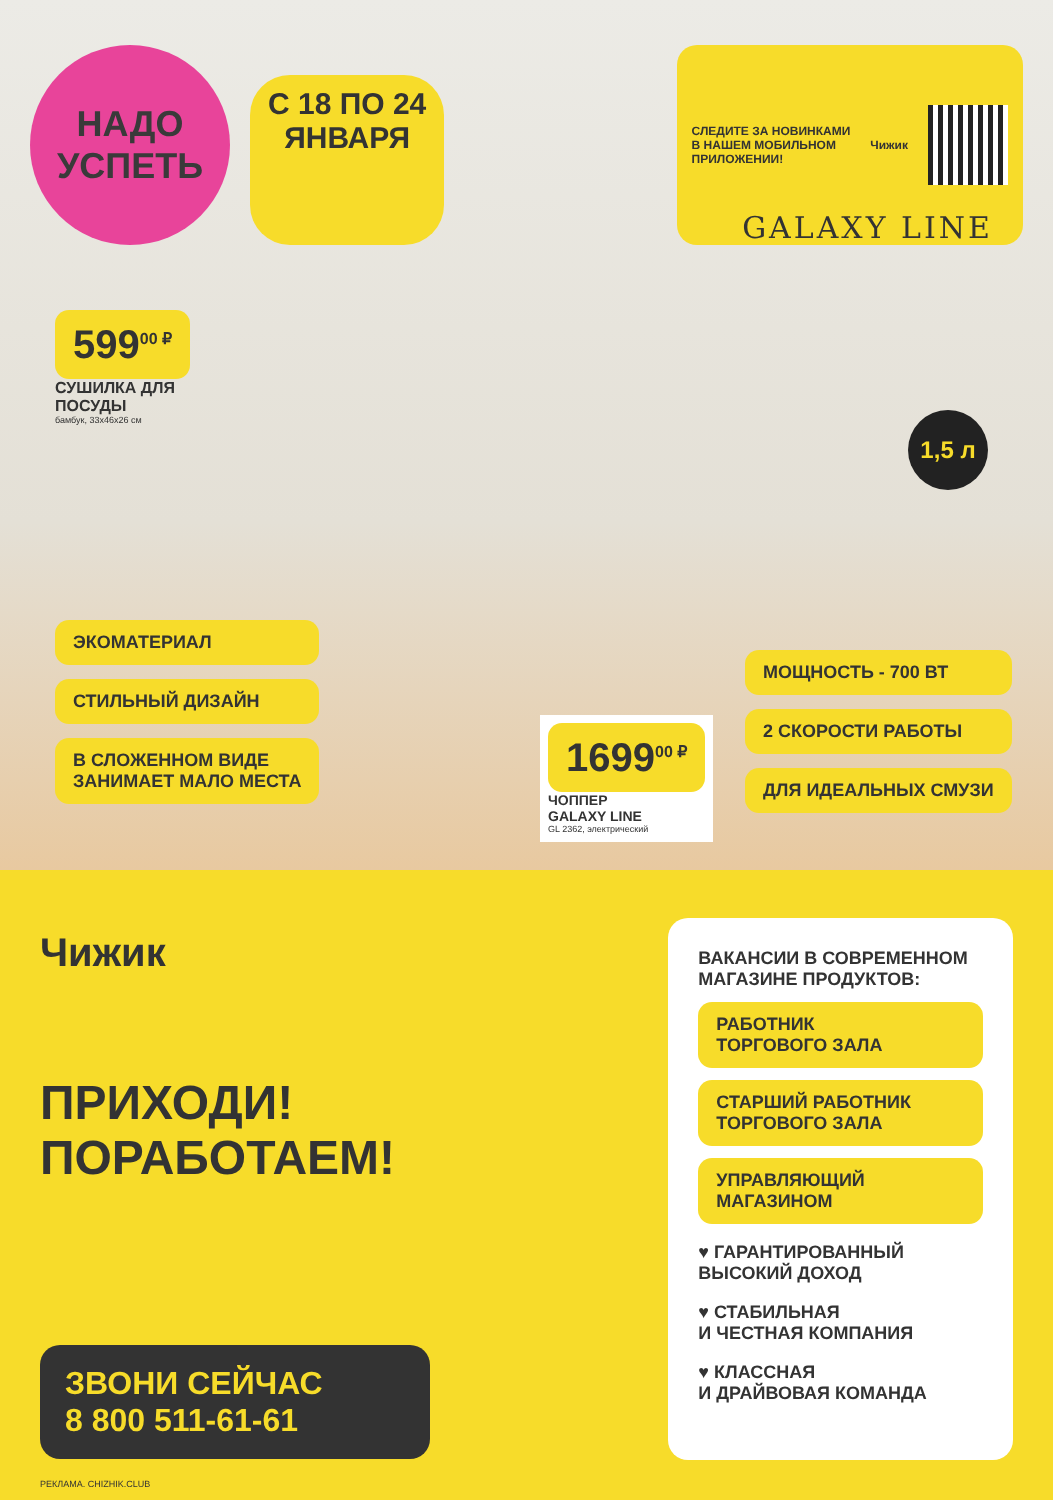НАДО
УСПЕТЬ
С 18 ПО 24
ЯНВАРЯ
СЛЕДИТЕ ЗА НОВИНКАМИ
В НАШЕМ МОБИЛЬНОМ
ПРИЛОЖЕНИИ!
Чижик
GALAXY LINE
599<sup>00 ₽</sup>
СУШИЛКА ДЛЯ
ПОСУДЫ
бамбук, 33х46х26 см
1,5 л
ЭКОМАТЕРИАЛ
СТИЛЬНЫЙ ДИЗАЙН
В СЛОЖЕННОМ ВИДЕ
ЗАНИМАЕТ МАЛО МЕСТА
1699<sup>00 ₽</sup>
ЧОППЕР
GALAXY LINE
GL 2362, электрический
МОЩНОСТЬ - 700 ВТ
2 СКОРОСТИ РАБОТЫ
ДЛЯ ИДЕАЛЬНЫХ СМУЗИ
Чижик
ПРИХОДИ!
ПОРАБОТАЕМ!
ЗВОНИ СЕЙЧАС
8 800 511-61-61
РЕКЛАМА. CHIZHIK.CLUB
ВАКАНСИИ В СОВРЕМЕННОМ МАГАЗИНЕ ПРОДУКТОВ:
РАБОТНИК
ТОРГОВОГО ЗАЛА
СТАРШИЙ РАБОТНИК
ТОРГОВОГО ЗАЛА
УПРАВЛЯЮЩИЙ
МАГАЗИНОМ
♥ ГАРАНТИРОВАННЫЙ
ВЫСОКИЙ ДОХОД
♥ СТАБИЛЬНАЯ
И ЧЕСТНАЯ КОМПАНИЯ
♥ КЛАССНАЯ
И ДРАЙВОВАЯ КОМАНДА